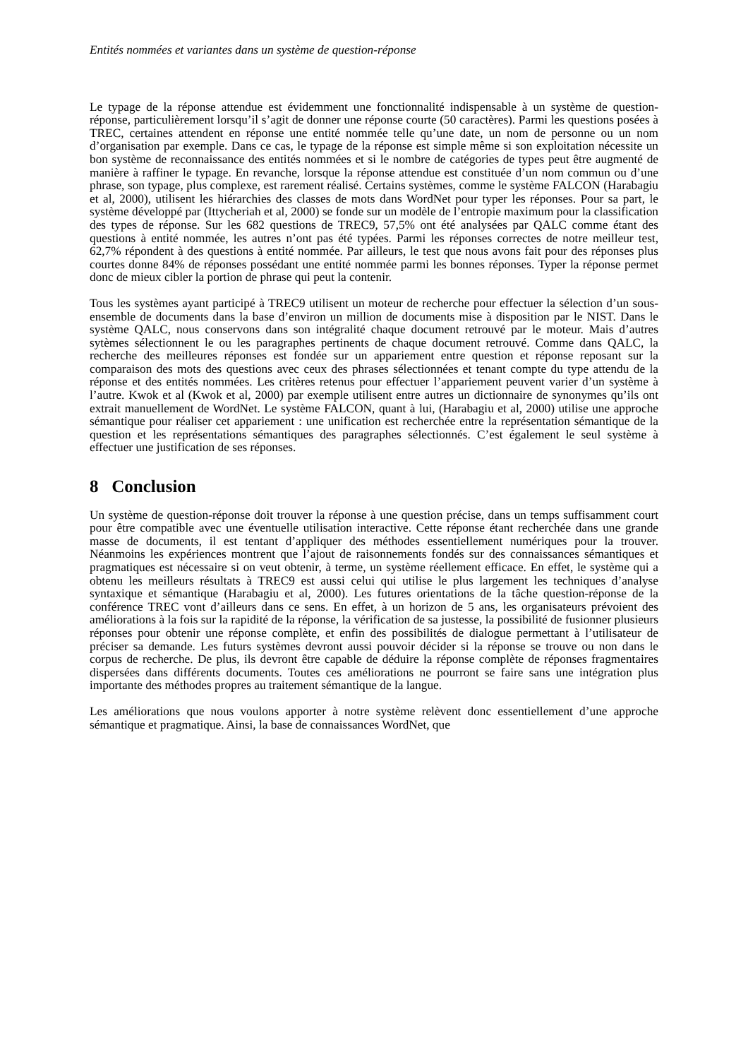Entités nommées et variantes dans un système de question-réponse
Le typage de la réponse attendue est évidemment une fonctionnalité indispensable à un système de question-réponse, particulièrement lorsqu’il s’agit de donner une réponse courte (50 caractères). Parmi les questions posées à TREC, certaines attendent en réponse une entité nommée telle qu’une date, un nom de personne ou un nom d’organisation par exemple. Dans ce cas, le typage de la réponse est simple même si son exploitation nécessite un bon système de reconnaissance des entités nommées et si le nombre de catégories de types peut être augmenté de manière à raffiner le typage. En revanche, lorsque la réponse attendue est constituée d’un nom commun ou d’une phrase, son typage, plus complexe, est rarement réalisé. Certains systèmes, comme le système FALCON (Harabagiu et al, 2000), utilisent les hiérarchies des classes de mots dans WordNet pour typer les réponses. Pour sa part, le système développé par (Ittycheriah et al, 2000) se fonde sur un modèle de l’entropie maximum pour la classification des types de réponse. Sur les 682 questions de TREC9, 57,5% ont été analysées par QALC comme étant des questions à entité nommée, les autres n’ont pas été typées. Parmi les réponses correctes de notre meilleur test, 62,7% répondent à des questions à entité nommée. Par ailleurs, le test que nous avons fait pour des réponses plus courtes donne 84% de réponses possédant une entité nommée parmi les bonnes réponses. Typer la réponse permet donc de mieux cibler la portion de phrase qui peut la contenir.
Tous les systèmes ayant participé à TREC9 utilisent un moteur de recherche pour effectuer la sélection d’un sous-ensemble de documents dans la base d’environ un million de documents mise à disposition par le NIST. Dans le système QALC, nous conservons dans son intégralité chaque document retrouvé par le moteur. Mais d’autres sytèmes sélectionnent le ou les paragraphes pertinents de chaque document retrouvé. Comme dans QALC, la recherche des meilleures réponses est fondée sur un appariement entre question et réponse reposant sur la comparaison des mots des questions avec ceux des phrases sélectionnées et tenant compte du type attendu de la réponse et des entités nommées. Les critères retenus pour effectuer l’appariement peuvent varier d’un système à l’autre. Kwok et al (Kwok et al, 2000) par exemple utilisent entre autres un dictionnaire de synonymes qu’ils ont extrait manuellement de WordNet. Le système FALCON, quant à lui, (Harabagiu et al, 2000) utilise une approche sémantique pour réaliser cet appariement : une unification est recherchée entre la représentation sémantique de la question et les représentations sémantiques des paragraphes sélectionnés. C’est également le seul système à effectuer une justification de ses réponses.
8 Conclusion
Un système de question-réponse doit trouver la réponse à une question précise, dans un temps suffisamment court pour être compatible avec une éventuelle utilisation interactive. Cette réponse étant recherchée dans une grande masse de documents, il est tentant d’appliquer des méthodes essentiellement numériques pour la trouver. Néanmoins les expériences montrent que l’ajout de raisonnements fondés sur des connaissances sémantiques et pragmatiques est nécessaire si on veut obtenir, à terme, un système réellement efficace. En effet, le système qui a obtenu les meilleurs résultats à TREC9 est aussi celui qui utilise le plus largement les techniques d’analyse syntaxique et sémantique (Harabagiu et al, 2000). Les futures orientations de la tâche question-réponse de la conférence TREC vont d’ailleurs dans ce sens. En effet, à un horizon de 5 ans, les organisateurs prévoient des améliorations à la fois sur la rapidité de la réponse, la vérification de sa justesse, la possibilité de fusionner plusieurs réponses pour obtenir une réponse complète, et enfin des possibilités de dialogue permettant à l’utilisateur de préciser sa demande. Les futurs systèmes devront aussi pouvoir décider si la réponse se trouve ou non dans le corpus de recherche. De plus, ils devront être capable de déduire la réponse complète de réponses fragmentaires dispersées dans différents documents. Toutes ces améliorations ne pourront se faire sans une intégration plus importante des méthodes propres au traitement sémantique de la langue.
Les améliorations que nous voulons apporter à notre système relèvent donc essentiellement d’une approche sémantique et pragmatique. Ainsi, la base de connaissances WordNet, que